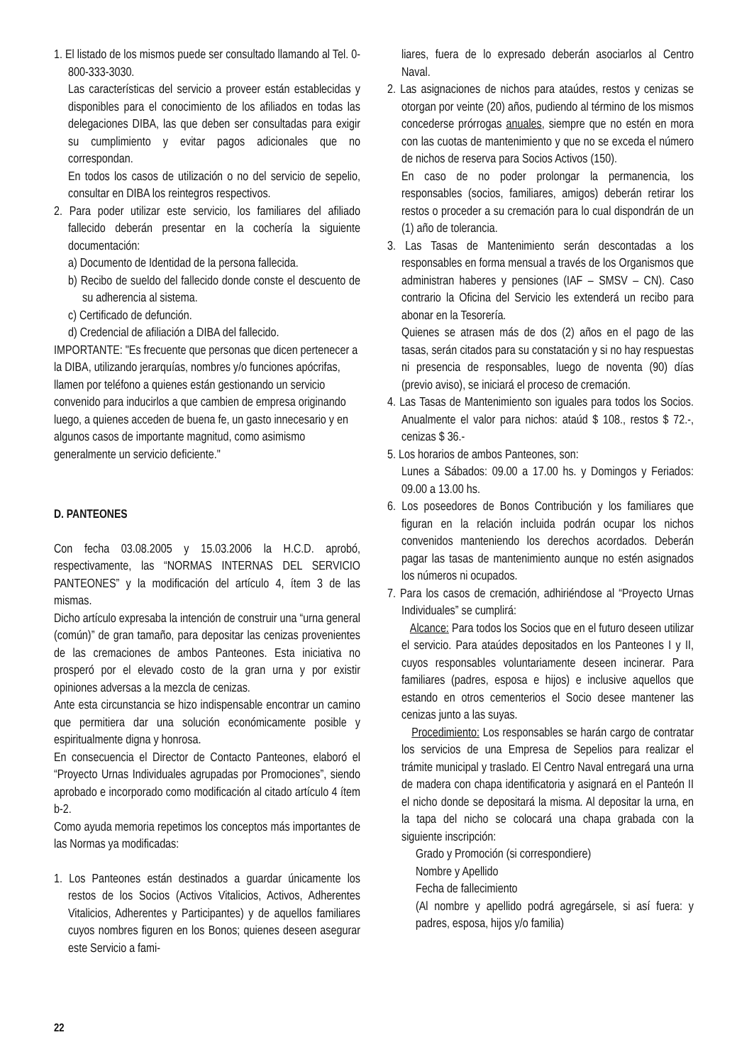1. El listado de los mismos puede ser consultado llamando al Tel. 0-800-333-3030.
Las características del servicio a proveer están establecidas y disponibles para el conocimiento de los afiliados en todas las delegaciones DIBA, las que deben ser consultadas para exigir su cumplimiento y evitar pagos adicionales que no correspondan.
En todos los casos de utilización o no del servicio de sepelio, consultar en DIBA los reintegros respectivos.
2. Para poder utilizar este servicio, los familiares del afiliado fallecido deberán presentar en la cochería la siguiente documentación:
a) Documento de Identidad de la persona fallecida.
b) Recibo de sueldo del fallecido donde conste el descuento de su adherencia al sistema.
c) Certificado de defunción.
d) Credencial de afiliación a DIBA del fallecido.
IMPORTANTE: "Es frecuente que personas que dicen pertenecer a la DIBA, utilizando jerarquías, nombres y/o funciones apócrifas, llamen por teléfono a quienes están gestionando un servicio convenido para inducirlos a que cambien de empresa originando luego, a quienes acceden de buena fe, un gasto innecesario y en algunos casos de importante magnitud, como asimismo generalmente un servicio deficiente."
D. PANTEONES
Con fecha 03.08.2005 y 15.03.2006 la H.C.D. aprobó, respectivamente, las “NORMAS INTERNAS DEL SERVICIO PANTEONES” y la modificación del artículo 4, ítem 3 de las mismas.
Dicho artículo expresaba la intención de construir una “urna general (común)” de gran tamaño, para depositar las cenizas provenientes de las cremaciones de ambos Panteones. Esta iniciativa no prosperó por el elevado costo de la gran urna y por existir opiniones adversas a la mezcla de cenizas.
Ante esta circunstancia se hizo indispensable encontrar un camino que permitiera dar una solución económicamente posible y espiritualmente digna y honrosa.
En consecuencia el Director de Contacto Panteones, elaboró el “Proyecto Urnas Individuales agrupadas por Promociones”, siendo aprobado e incorporado como modificación al citado artículo 4 ítem b-2.
Como ayuda memoria repetimos los conceptos más importantes de las Normas ya modificadas:
1. Los Panteones están destinados a guardar únicamente los restos de los Socios (Activos Vitalicios, Activos, Adherentes Vitalicios, Adherentes y Participantes) y de aquellos familiares cuyos nombres figuren en los Bonos; quienes deseen asegurar este Servicio a fami-
liares, fuera de lo expresado deberán asociarlos al Centro Naval.
2. Las asignaciones de nichos para ataúdes, restos y cenizas se otorgan por veinte (20) años, pudiendo al término de los mismos concederse prórrogas anuales, siempre que no estén en mora con las cuotas de mantenimiento y que no se exceda el número de nichos de reserva para Socios Activos (150).
En caso de no poder prolongar la permanencia, los responsables (socios, familiares, amigos) deberán retirar los restos o proceder a su cremación para lo cual dispondrán de un (1) año de tolerancia.
3. Las Tasas de Mantenimiento serán descontadas a los responsables en forma mensual a través de los Organismos que administran haberes y pensiones (IAF – SMSV – CN). Caso contrario la Oficina del Servicio les extenderá un recibo para abonar en la Tesorería.
Quienes se atrasen más de dos (2) años en el pago de las tasas, serán citados para su constatación y si no hay respuestas ni presencia de responsables, luego de noventa (90) días (previo aviso), se iniciará el proceso de cremación.
4. Las Tasas de Mantenimiento son iguales para todos los Socios. Anualmente el valor para nichos: ataúd $ 108., restos $ 72.-, cenizas $ 36.-
5. Los horarios de ambos Panteones, son:
Lunes a Sábados: 09.00 a 17.00 hs. y Domingos y Feriados: 09.00 a 13.00 hs.
6. Los poseedores de Bonos Contribución y los familiares que figuran en la relación incluida podrán ocupar los nichos convenidos manteniendo los derechos acordados. Deberán pagar las tasas de mantenimiento aunque no estén asignados los números ni ocupados.
7. Para los casos de cremación, adhiriéndose al “Proyecto Urnas Individuales” se cumplirá:
Alcance: Para todos los Socios que en el futuro deseen utilizar el servicio. Para ataúdes depositados en los Panteones I y II, cuyos responsables voluntariamente deseen incinerar. Para familiares (padres, esposa e hijos) e inclusive aquellos que estando en otros cementerios el Socio desee mantener las cenizas junto a las suyas.
Procedimiento: Los responsables se harán cargo de contratar los servicios de una Empresa de Sepelios para realizar el trámite municipal y traslado. El Centro Naval entregará una urna de madera con chapa identificatoria y asignará en el Panteón II el nicho donde se depositará la misma. Al depositar la urna, en la tapa del nicho se colocará una chapa grabada con la siguiente inscripción:
Grado y Promoción (si correspondiere)
Nombre y Apellido
Fecha de fallecimiento
(Al nombre y apellido podrá agregársele, si así fuera: y padres, esposa, hijos y/o familia)
22